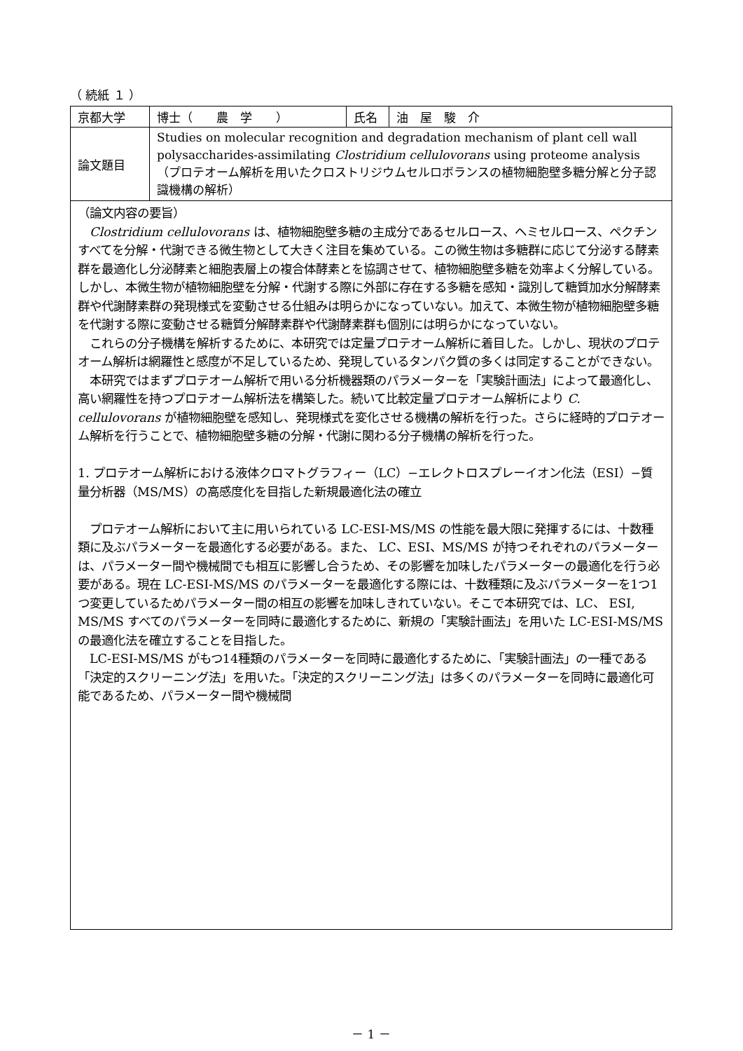（ 続紙 １ ）
| 京都大学 | 博士（ 農 学 ） | 氏名 | 油 屋 駿 介 |
| 論文題目 | Studies on molecular recognition and degradation mechanism of plant cell wall polysaccharides-assimilating Clostridium cellulovorans using proteome analysis （プロテオーム解析を用いたクロストリジウムセルロボランスの植物細胞壁多糖分解と分子認識機構の解析） | | |
（論文内容の要旨）
　Clostridium cellulovorans は、植物細胞壁多糖の主成分であるセルロース、ヘミセルロース、ペクチンすべてを分解・代謝できる微生物として大きく注目を集めている。この微生物は多糖群に応じて分泌する酵素群を最適化し分泌酵素と細胞表層上の複合体酵素とを協調させて、植物細胞壁多糖を効率よく分解している。しかし、本微生物が植物細胞壁を分解・代謝する際に外部に存在する多糖を感知・識別して糖質加水分解酵素群や代謝酵素群の発現様式を変動させる仕組みは明らかになっていない。加えて、本微生物が植物細胞壁多糖を代謝する際に変動させる糖質分解酵素群や代謝酵素群も個別には明らかになっていない。
　これらの分子機構を解析するために、本研究では定量プロテオーム解析に着目した。しかし、現状のプロテオーム解析は網羅性と感度が不足しているため、発現しているタンパク質の多くは同定することができない。
　本研究ではまずプロテオーム解析で用いる分析機器類のパラメーターを「実験計画法」によって最適化し、高い網羅性を持つプロテオーム解析法を構築した。続いて比較定量プロテオーム解析により C. cellulovorans が植物細胞壁を感知し、発現様式を変化させる機構の解析を行った。さらに経時的プロテオーム解析を行うことで、植物細胞壁多糖の分解・代謝に関わる分子機構の解析を行った。
1. プロテオーム解析における液体クロマトグラフィー（LC）−エレクトロスプレーイオン化法（ESI）−質量分析器（MS/MS）の高感度化を目指した新規最適化法の確立
　プロテオーム解析において主に用いられている LC-ESI-MS/MS の性能を最大限に発揮するには、十数種類に及ぶパラメーターを最適化する必要がある。また、 LC、ESI、MS/MS が持つそれぞれのパラメーターは、パラメーター間や機械間でも相互に影響し合うため、その影響を加味したパラメーターの最適化を行う必要がある。現在 LC-ESI-MS/MS のパラメーターを最適化する際には、十数種類に及ぶパラメーターを1つ1つ変更しているためパラメーター間の相互の影響を加味しきれていない。そこで本研究では、LC、 ESI, MS/MS すべてのパラメーターを同時に最適化するために、新規の「実験計画法」を用いた LC-ESI-MS/MS の最適化法を確立することを目指した。
　LC-ESI-MS/MS がもつ14種類のパラメーターを同時に最適化するために、「実験計画法」の一種である「決定的スクリーニング法」を用いた。「決定的スクリーニング法」は多くのパラメーターを同時に最適化可能であるため、パラメーター間や機械間
－ 1 －